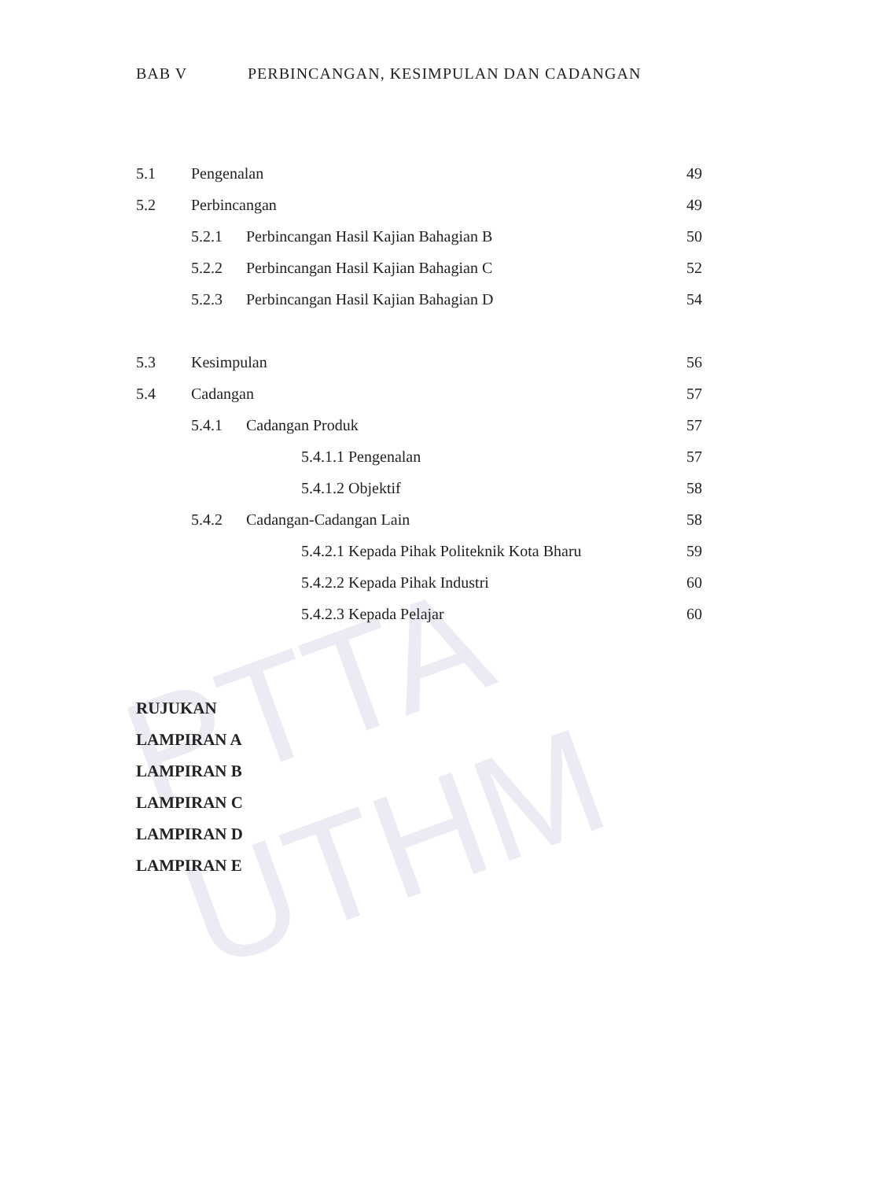PTTA UTHM
BAB V PERBINCANGAN, KESIMPULAN DAN CADANGAN
5.1 Pengenalan 49
5.2 Perbincangan 49
5.2.1 Perbincangan Hasil Kajian Bahagian B 50
5.2.2 Perbincangan Hasil Kajian Bahagian C 52
5.2.3 Perbincangan Hasil Kajian Bahagian D 54
5.3 Kesimpulan 56
5.4 Cadangan 57
5.4.1 Cadangan Produk 57
5.4.1.1 Pengenalan 57
5.4.1.2 Objektif 58
5.4.2 Cadangan-Cadangan Lain 58
5.4.2.1 Kepada Pihak Politeknik Kota Bharu 59
5.4.2.2 Kepada Pihak Industri 60
5.4.2.3 Kepada Pelajar 60
RUJUKAN
LAMPIRAN A
LAMPIRAN B
LAMPIRAN C
LAMPIRAN D
LAMPIRAN E